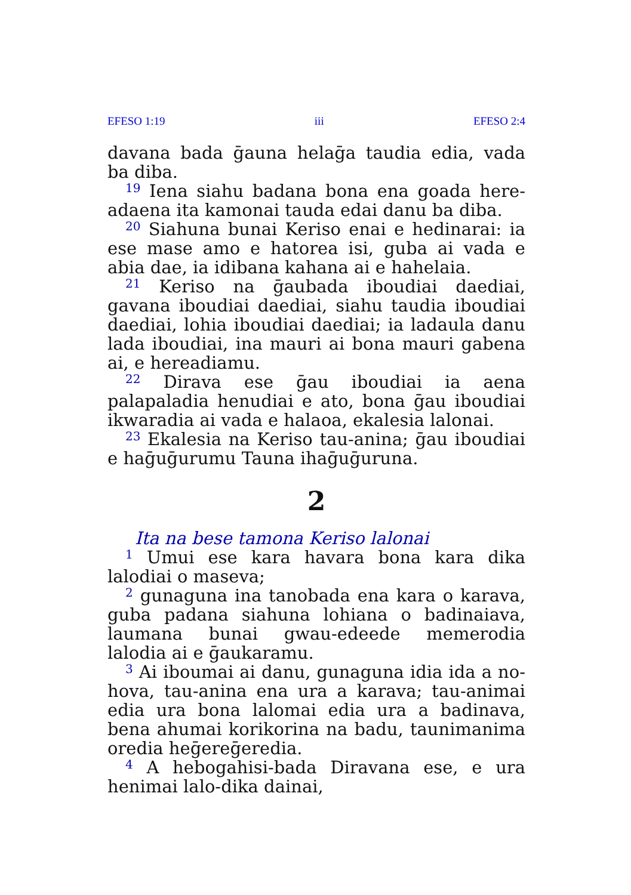EFESO 1:19 iii EFESO 2:4
davana bada ḡauna helaḡa taudia edia, vada ba diba.
<sup>19</sup> Iena siahu badana bona ena goada here­adaena ita kamonai tauda edai danu ba diba.
<sup>20</sup> Siahuna bunai Keriso enai e hedinarai: ia ese mase amo e hatorea isi, guba ai vada e abia dae, ia idibana kahana ai e hahelaia.
<sup>21</sup> Keriso na ḡaubada iboudiai daediai, gavana iboudiai daediai, siahu taudia iboudiai daediai, lohia iboudiai daediai; ia ladaula danu lada iboudiai, ina mauri ai bona mauri gabena ai, e hereadiamu.
<sup>22</sup> Dirava ese ḡau iboudiai ia aena palapaladia henudiai e ato, bona ḡau iboudiai ikwaradia ai vada e halaoa, ekalesia lalonai.
<sup>23</sup> Ekalesia na Keriso tau-anina; ḡau iboudiai e haḡuḡurumu Tauna ihaḡuḡuruna.
2
Ita na bese tamona Keriso lalonai
<sup>1</sup> Umui ese kara havara bona kara dika lalodiai o maseva;
<sup>2</sup> gunaguna ina tanobada ena kara o karava, guba padana siahuna lohiana o badinaiava, lau­mana bunai gwau-edeede memerodia lalodia ai e ḡaukaramu.
<sup>3</sup> Ai iboumai ai danu, gunaguna idia ida a no­hova, tau-anina ena ura a karava; tau-animai edia ura bona lalomai edia ura a badinava, bena ahumai korikorina na badu, taunimanima oredia heḡereḡeredia.
<sup>4</sup> A hebogahisi-bada Diravana ese, e ura heni­mai lalo-dika dainai,